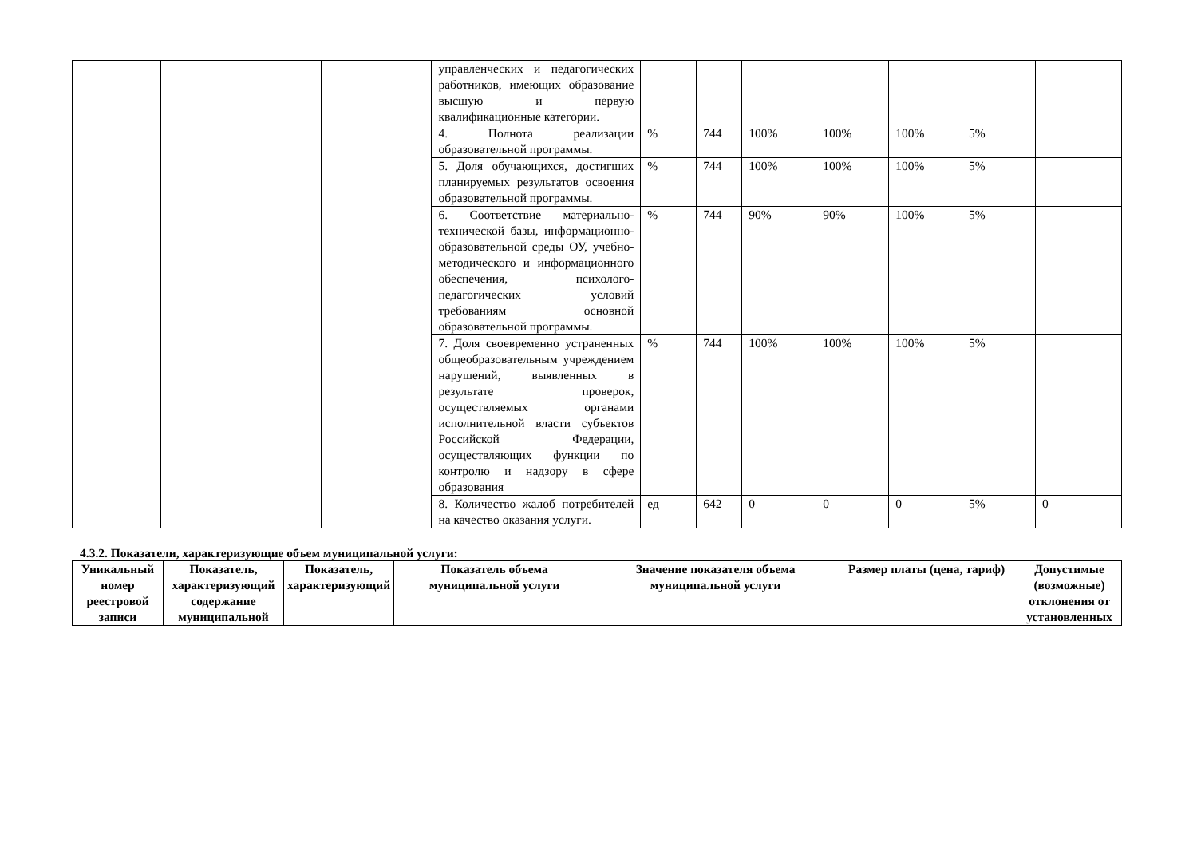| | | | управленческих и педагогических работников, имеющих образование высшую и первую квалификационные категории. | | | | | | | |
| | | | 4. Полнота реализации образовательной программы. | % | 744 | 100% | 100% | 100% | 5% | |
| | | | 5. Доля обучающихся, достигших планируемых результатов освоения образовательной программы. | % | 744 | 100% | 100% | 100% | 5% | |
| | | | 6. Соответствие материально-технической базы, информационно-образовательной среды ОУ, учебно-методического и информационного обеспечения, психолого-педагогических условий требованиям основной образовательной программы. | % | 744 | 90% | 90% | 100% | 5% | |
| | | | 7. Доля своевременно устраненных общеобразовательным учреждением нарушений, выявленных в результате проверок, осуществляемых органами исполнительной власти субъектов Российской Федерации, осуществляющих функции по контролю и надзору в сфере образования | % | 744 | 100% | 100% | 100% | 5% | |
| | | | 8. Количество жалоб потребителей на качество оказания услуги. | ед | 642 | 0 | 0 | 0 | 5% | 0 |
4.3.2. Показатели, характеризующие объем муниципальной услуги:
| Уникальный номер реестровой записи | Показатель, характеризующий содержание муниципальной | Показатель, характеризующий | Показатель объема муниципальной услуги | Значение показателя объема муниципальной услуги | Размер платы (цена, тариф) | Допустимые (возможные) отклонения от установленных |
| --- | --- | --- | --- | --- | --- | --- |